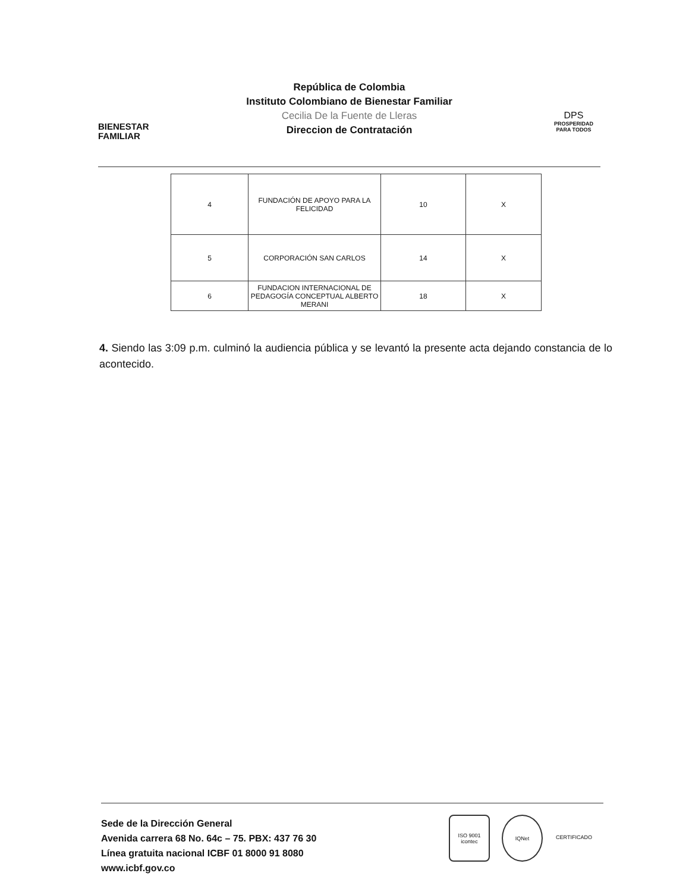BIENESTAR
FAMILIAR
República de Colombia
Instituto Colombiano de Bienestar Familiar
Cecilia De la Fuente de Lleras
Direccion de Contratación
DPS
PROSPERIDAD PARA TODOS
| 4 | FUNDACIÓN DE APOYO PARA LA FELICIDAD | 10 | X |
| 5 | CORPORACIÓN SAN CARLOS | 14 | X |
| 6 | FUNDACION INTERNACIONAL DE PEDAGOGÍA CONCEPTUAL ALBERTO MERANI | 18 | X |
4. Siendo las 3:09 p.m. culminó la audiencia pública y se levantó la presente acta dejando constancia de lo acontecido.
Sede de la Dirección General
Avenida carrera 68 No. 64c – 75. PBX: 437 76 30
Línea gratuita nacional ICBF 01 8000 91 8080
www.icbf.gov.co
ISO 9001 icontec
IQNet CERTIFICADO